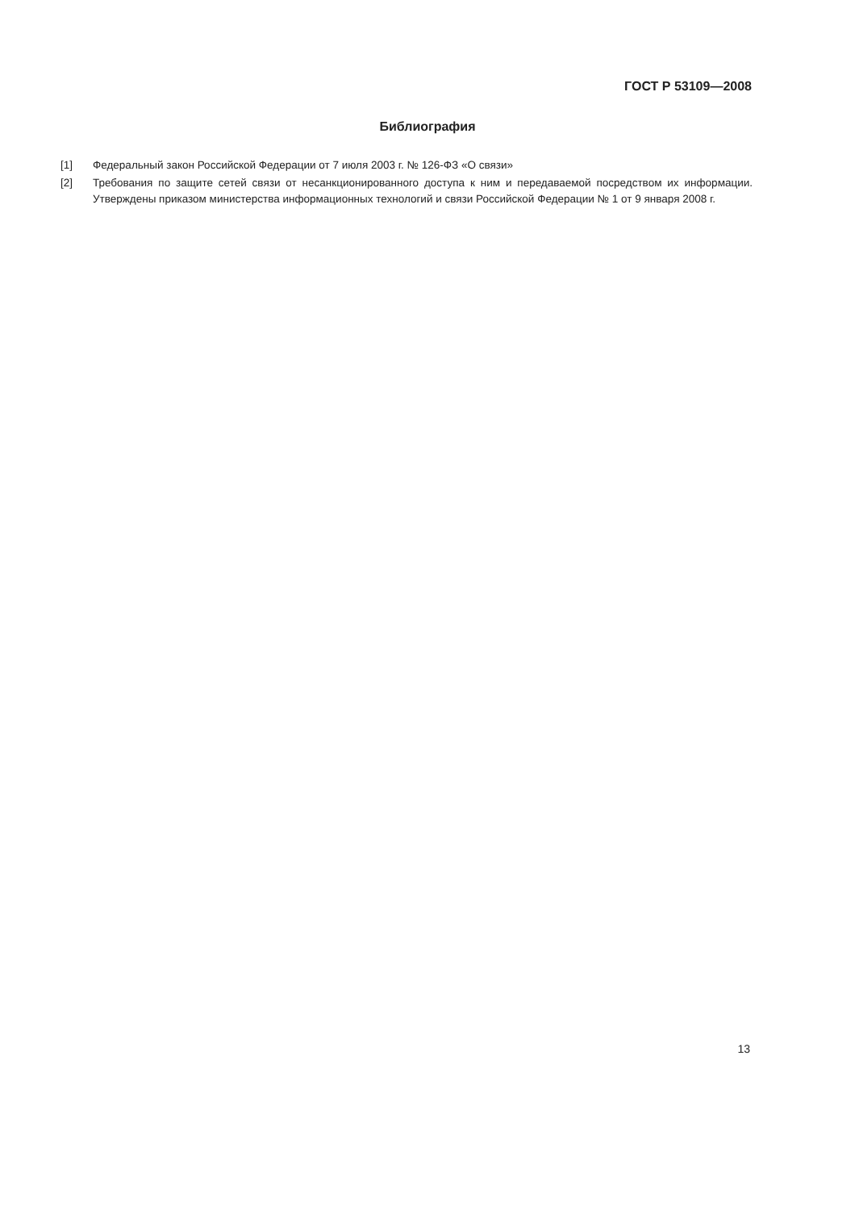ГОСТ Р 53109—2008
Библиография
[1] Федеральный закон Российской Федерации от 7 июля 2003 г. № 126-ФЗ «О связи»
[2] Требования по защите сетей связи от несанкционированного доступа к ним и передаваемой посредством их информации. Утверждены приказом министерства информационных технологий и связи Российской Федерации № 1 от 9 января 2008 г.
13